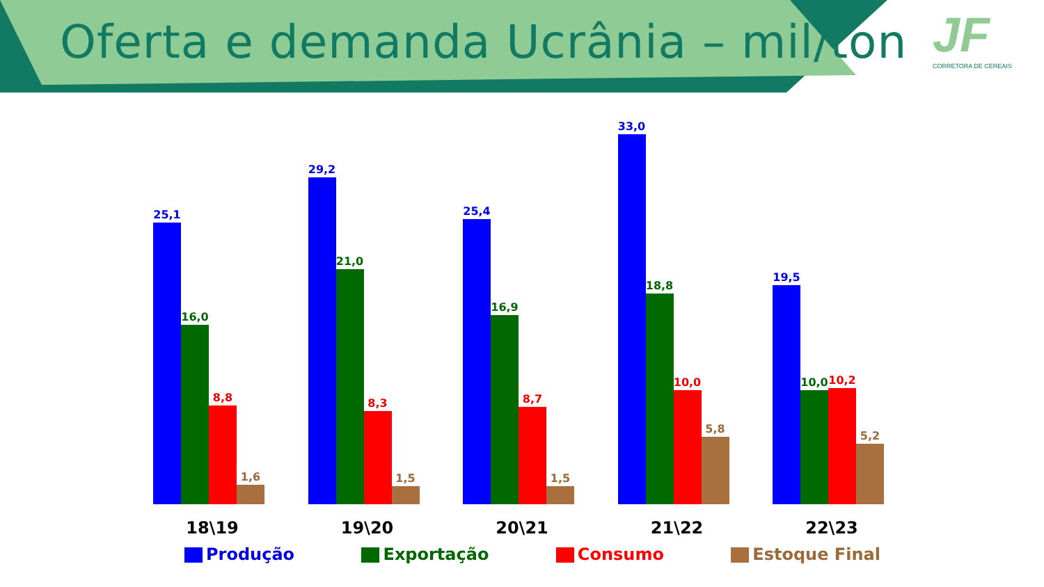Oferta e demanda Ucrânia – mil/ton
JF
CORRETORA DE CEREAIS
25,1
16,0
8,8
1,6
29,2
21,0
8,3
1,5
25,4
16,9
8,7
1,5
33,0
18,8
10,0
5,8
19,5
10,0
10,2
5,2
18\19 19\20 20\21 21\22 22\23
Produção Exportação Consumo Estoque Final